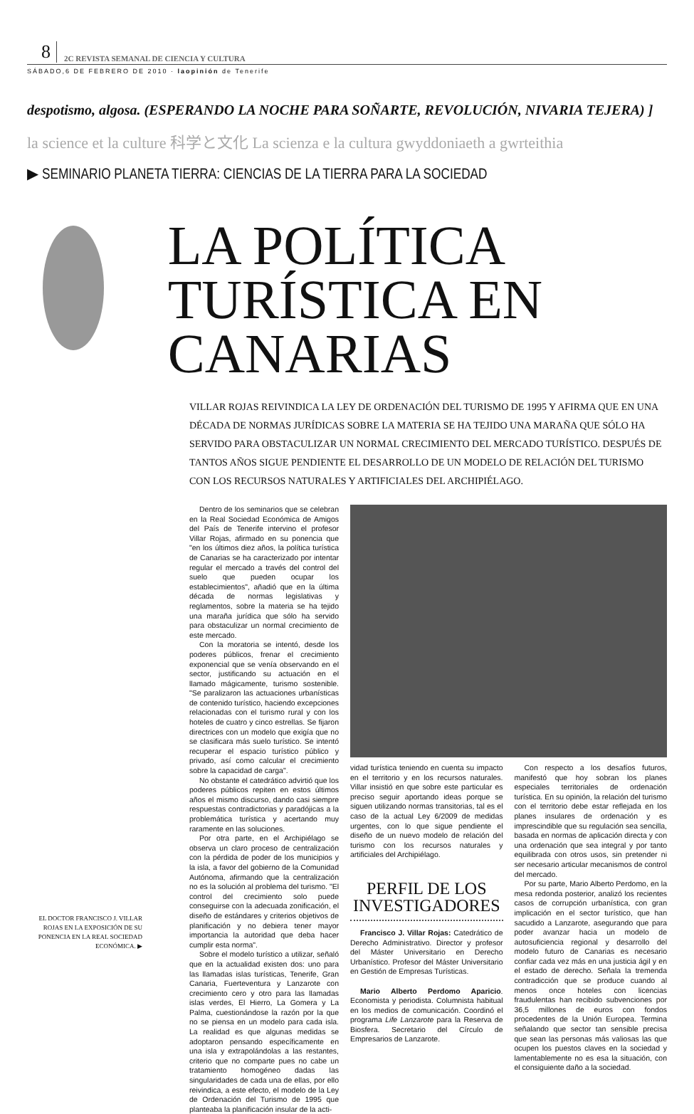8 2C REVISTA SEMANAL DE CIENCIA Y CULTURA
SÁBADO,6 DE FEBRERO DE 2010 · laopinión de Tenerife
despotismo, algosa. (ESPERANDO LA NOCHE PARA SOÑARTE, REVOLUCIÓN, NIVARIA TEJERA) ]
la science et la culture 科学と文化 La scienza e la cultura gwyddoniaeth a gwrteithia
▶ SEMINARIO PLANETA TIERRA: CIENCIAS DE LA TIERRA PARA LA SOCIEDAD
LA POLÍTICA TURÍSTICA EN CANARIAS
VILLAR ROJAS REIVINDICA LA LEY DE ORDENACIÓN DEL TURISMO DE 1995 Y AFIRMA QUE EN UNA DÉCADA DE NORMAS JURÍDICAS SOBRE LA MATERIA SE HA TEJIDO UNA MARAÑA QUE SÓLO HA SERVIDO PARA OBSTACULIZAR UN NORMAL CRECIMIENTO DEL MERCADO TURÍSTICO. DESPUÉS DE TANTOS AÑOS SIGUE PENDIENTE EL DESARROLLO DE UN MODELO DE RELACIÓN DEL TURISMO CON LOS RECURSOS NATURALES Y ARTIFICIALES DEL ARCHIPIÉLAGO.
EL DOCTOR FRANCISCO J. VILLAR ROJAS EN LA EXPOSICIÓN DE SU PONENCIA EN LA REAL SOCIEDAD ECONÓMICA. ▶
Dentro de los seminarios que se celebran en la Real Sociedad Económica de Amigos del País de Tenerife intervino el profesor Villar Rojas, afirmado en su ponencia que "en los últimos diez años, la política turística de Canarias se ha caracterizado por intentar regular el mercado a través del control del suelo que pueden ocupar los establecimientos", añadió que en la última década de normas legislativas y reglamentos, sobre la materia se ha tejido una maraña jurídica que sólo ha servido para obstaculizar un normal crecimiento de este mercado.
Con la moratoria se intentó, desde los poderes públicos, frenar el crecimiento exponencial que se venía observando en el sector, justificando su actuación en el llamado mágicamente, turismo sostenible. "Se paralizaron las actuaciones urbanísticas de contenido turístico, haciendo excepciones relacionadas con el turismo rural y con los hoteles de cuatro y cinco estrellas. Se fijaron directrices con un modelo que exigía que no se clasificara más suelo turístico. Se intentó recuperar el espacio turístico público y privado, así como calcular el crecimiento sobre la capacidad de carga".
No obstante el catedrático advirtió que los poderes públicos repiten en estos últimos años el mismo discurso, dando casi siempre respuestas contradictorias y paradójicas a la problemática turística y acertando muy raramente en las soluciones.
Por otra parte, en el Archipiélago se observa un claro proceso de centralización con la pérdida de poder de los municipios y la isla, a favor del gobierno de la Comunidad Autónoma, afirmando que la centralización no es la solución al problema del turismo. "El control del crecimiento solo puede conseguirse con la adecuada zonificación, el diseño de estándares y criterios objetivos de planificación y no debiera tener mayor importancia la autoridad que deba hacer cumplir esta norma".
Sobre el modelo turístico a utilizar, señaló que en la actualidad existen dos: uno para las llamadas islas turísticas, Tenerife, Gran Canaria, Fuerteventura y Lanzarote con crecimiento cero y otro para las llamadas islas verdes, El Hierro, La Gomera y La Palma, cuestionándose la razón por la que no se piensa en un modelo para cada isla. La realidad es que algunas medidas se adoptaron pensando específicamente en una isla y extrapolándolas a las restantes, criterio que no comparte pues no cabe un tratamiento homogéneo dadas las singularidades de cada una de ellas, por ello reivindica, a este efecto, el modelo de la Ley de Ordenación del Turismo de 1995 que planteaba la planificación insular de la acti-
vidad turística teniendo en cuenta su impacto en el territorio y en los recursos naturales. Villar insistió en que sobre este particular es preciso seguir aportando ideas porque se siguen utilizando normas transitorias, tal es el caso de la actual Ley 6/2009 de medidas urgentes, con lo que sigue pendiente el diseño de un nuevo modelo de relación del turismo con los recursos naturales y artificiales del Archipiélago.
PERFIL DE LOS INVESTIGADORES
Francisco J. Villar Rojas: Catedrático de Derecho Administrativo. Director y profesor del Máster Universitario en Derecho Urbanístico. Profesor del Máster Universitario en Gestión de Empresas Turísticas.
Mario Alberto Perdomo Aparicio. Economista y periodista. Columnista habitual en los medios de comunicación. Coordinó el programa Life Lanzarote para la Reserva de Biosfera. Secretario del Círculo de Empresarios de Lanzarote.
Con respecto a los desafíos futuros, manifestó que hoy sobran los planes especiales territoriales de ordenación turística. En su opinión, la relación del turismo con el territorio debe estar reflejada en los planes insulares de ordenación y es imprescindible que su regulación sea sencilla, basada en normas de aplicación directa y con una ordenación que sea integral y por tanto equilibrada con otros usos, sin pretender ni ser necesario articular mecanismos de control del mercado.
Por su parte, Mario Alberto Perdomo, en la mesa redonda posterior, analizó los recientes casos de corrupción urbanística, con gran implicación en el sector turístico, que han sacudido a Lanzarote, asegurando que para poder avanzar hacia un modelo de autosuficiencia regional y desarrollo del modelo futuro de Canarias es necesario confiar cada vez más en una justicia ágil y en el estado de derecho. Señala la tremenda contradicción que se produce cuando al menos once hoteles con licencias fraudulentas han recibido subvenciones por 36,5 millones de euros con fondos procedentes de la Unión Europea. Termina señalando que sector tan sensible precisa que sean las personas más valiosas las que ocupen los puestos claves en la sociedad y lamentablemente no es esa la situación, con el consiguiente daño a la sociedad.